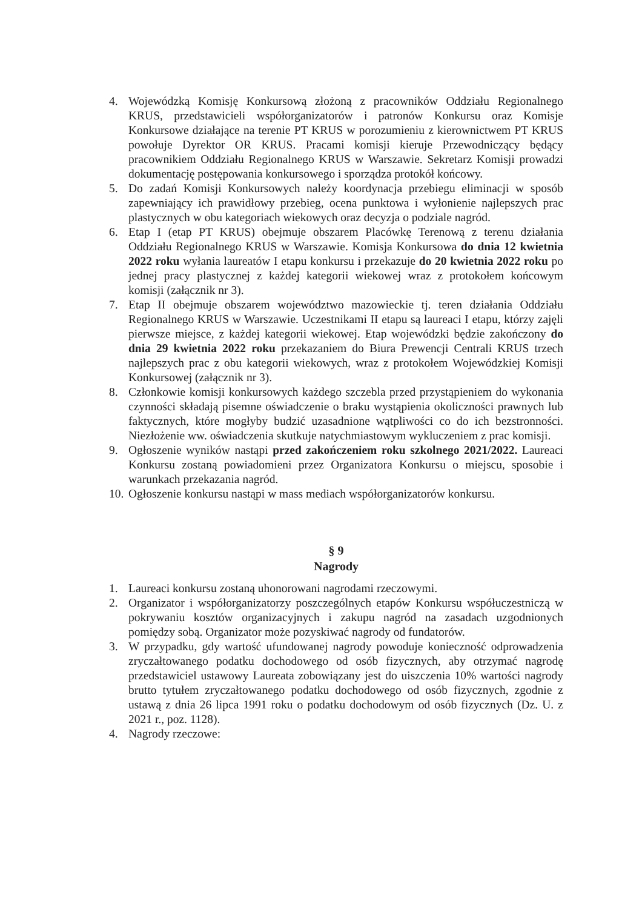4. Wojewódzką Komisję Konkursową złożoną z pracowników Oddziału Regionalnego KRUS, przedstawicieli współorganizatorów i patronów Konkursu oraz Komisje Konkursowe działające na terenie PT KRUS w porozumieniu z kierownictwem PT KRUS powołuje Dyrektor OR KRUS. Pracami komisji kieruje Przewodniczący będący pracownikiem Oddziału Regionalnego KRUS w Warszawie. Sekretarz Komisji prowadzi dokumentację postępowania konkursowego i sporządza protokół końcowy.
5. Do zadań Komisji Konkursowych należy koordynacja przebiegu eliminacji w sposób zapewniający ich prawidłowy przebieg, ocena punktowa i wyłonienie najlepszych prac plastycznych w obu kategoriach wiekowych oraz decyzja o podziale nagród.
6. Etap I (etap PT KRUS) obejmuje obszarem Placówkę Terenową z terenu działania Oddziału Regionalnego KRUS w Warszawie. Komisja Konkursowa do dnia 12 kwietnia 2022 roku wyłania laureatów I etapu konkursu i przekazuje do 20 kwietnia 2022 roku po jednej pracy plastycznej z każdej kategorii wiekowej wraz z protokołem końcowym komisji (załącznik nr 3).
7. Etap II obejmuje obszarem województwo mazowieckie tj. teren działania Oddziału Regionalnego KRUS w Warszawie. Uczestnikami II etapu są laureaci I etapu, którzy zajęli pierwsze miejsce, z każdej kategorii wiekowej. Etap wojewódzki będzie zakończony do dnia 29 kwietnia 2022 roku przekazaniem do Biura Prewencji Centrali KRUS trzech najlepszych prac z obu kategorii wiekowych, wraz z protokołem Wojewódzkiej Komisji Konkursowej (załącznik nr 3).
8. Członkowie komisji konkursowych każdego szczebla przed przystąpieniem do wykonania czynności składają pisemne oświadczenie o braku wystąpienia okoliczności prawnych lub faktycznych, które mogłyby budzić uzasadnione wątpliwości co do ich bezstronności. Niezłożenie ww. oświadczenia skutkuje natychmiastowym wykluczeniem z prac komisji.
9. Ogłoszenie wyników nastąpi przed zakończeniem roku szkolnego 2021/2022. Laureaci Konkursu zostaną powiadomieni przez Organizatora Konkursu o miejscu, sposobie i warunkach przekazania nagród.
10. Ogłoszenie konkursu nastąpi w mass mediach współorganizatorów konkursu.
§ 9
Nagrody
1. Laureaci konkursu zostaną uhonorowani nagrodami rzeczowymi.
2. Organizator i współorganizatorzy poszczególnych etapów Konkursu współuczestniczą w pokrywaniu kosztów organizacyjnych i zakupu nagród na zasadach uzgodnionych pomiędzy sobą. Organizator może pozyskiwać nagrody od fundatorów.
3. W przypadku, gdy wartość ufundowanej nagrody powoduje konieczność odprowadzenia zryczałtowanego podatku dochodowego od osób fizycznych, aby otrzymać nagrodę przedstawiciel ustawowy Laureata zobowiązany jest do uiszczenia 10% wartości nagrody brutto tytułem zryczałtowanego podatku dochodowego od osób fizycznych, zgodnie z ustawą z dnia 26 lipca 1991 roku o podatku dochodowym od osób fizycznych (Dz. U. z 2021 r., poz. 1128).
4. Nagrody rzeczowe: